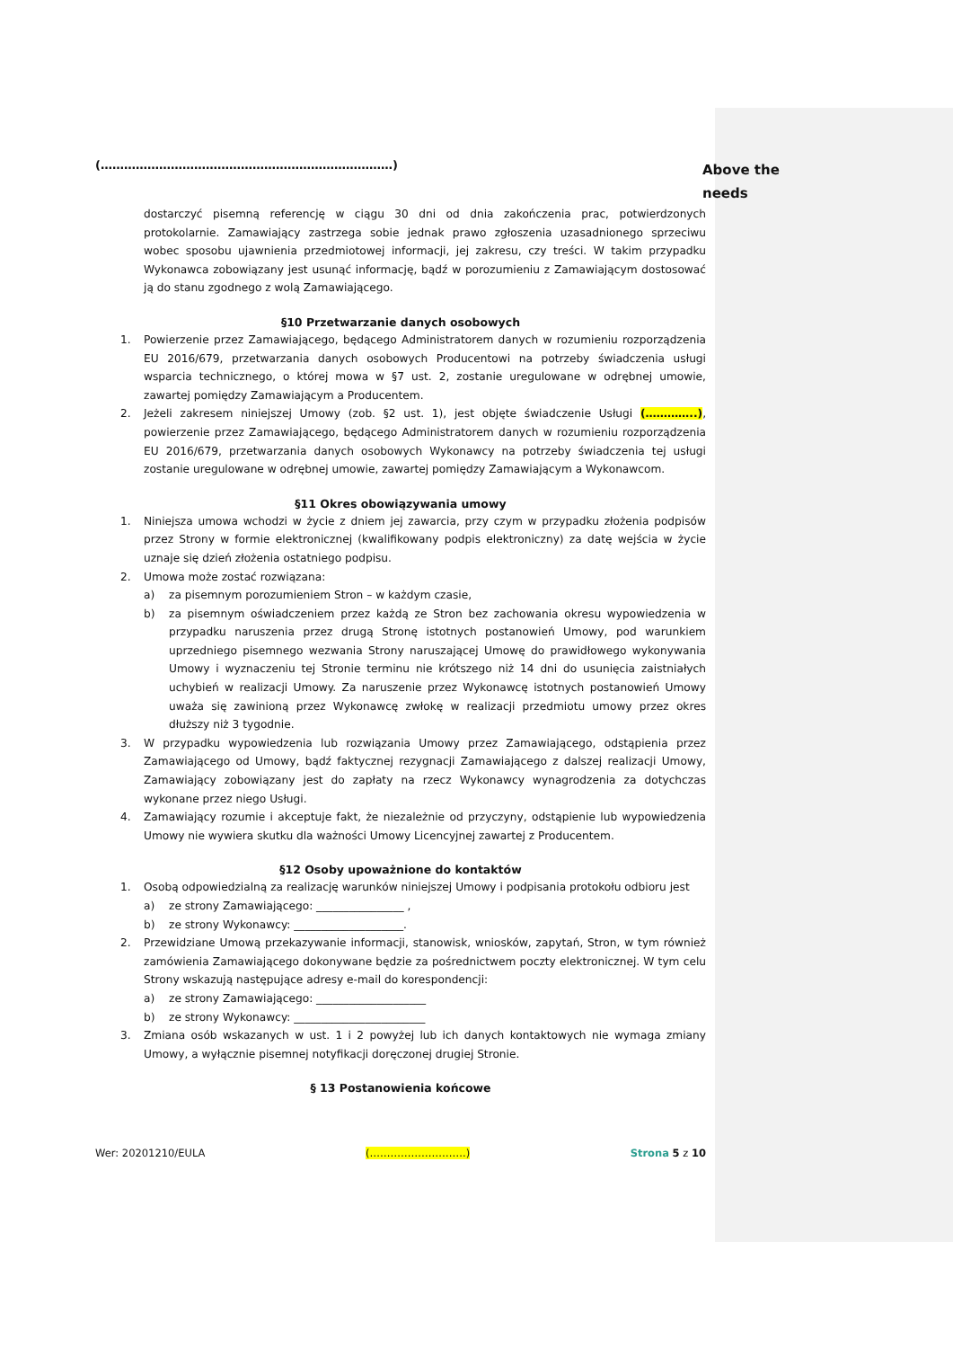(…………………………………………………………………)
Above the needs
dostarczyć pisemną referencję w ciągu 30 dni od dnia zakończenia prac, potwierdzonych protokolarnie. Zamawiający zastrzega sobie jednak prawo zgłoszenia uzasadnionego sprzeciwu wobec sposobu ujawnienia przedmiotowej informacji, jej zakresu, czy treści. W takim przypadku Wykonawca zobowiązany jest usunąć informację, bądź w porozumieniu z Zamawiającym dostosować ją do stanu zgodnego z wolą Zamawiającego.
§10 Przetwarzanie danych osobowych
1.
Powierzenie przez Zamawiającego, będącego Administratorem danych w rozumieniu rozporządzenia EU 2016/679, przetwarzania danych osobowych Producentowi na potrzeby świadczenia usługi wsparcia technicznego, o której mowa w §7 ust. 2, zostanie uregulowane w odrębnej umowie, zawartej pomiędzy Zamawiającym a Producentem.
2.
Jeżeli zakresem niniejszej Umowy (zob. §2 ust. 1), jest objęte świadczenie Usługi (…………..), powierzenie przez Zamawiającego, będącego Administratorem danych w rozumieniu rozporządzenia EU 2016/679, przetwarzania danych osobowych Wykonawcy na potrzeby świadczenia tej usługi zostanie uregulowane w odrębnej umowie, zawartej pomiędzy Zamawiającym a Wykonawcom.
§11 Okres obowiązywania umowy
1.
Niniejsza umowa wchodzi w życie z dniem jej zawarcia, przy czym w przypadku złożenia podpisów przez Strony w formie elektronicznej (kwalifikowany podpis elektroniczny) za datę wejścia w życie uznaje się dzień złożenia ostatniego podpisu.
2.
Umowa może zostać rozwiązana:
a)
za pisemnym porozumieniem Stron – w każdym czasie,
b)
za pisemnym oświadczeniem przez każdą ze Stron bez zachowania okresu wypowiedzenia w przypadku naruszenia przez drugą Stronę istotnych postanowień Umowy, pod warunkiem uprzedniego pisemnego wezwania Strony naruszającej Umowę do prawidłowego wykonywania Umowy i wyznaczeniu tej Stronie terminu nie krótszego niż 14 dni do usunięcia zaistniałych uchybień w realizacji Umowy. Za naruszenie przez Wykonawcę istotnych postanowień Umowy uważa się zawinioną przez Wykonawcę zwłokę w realizacji przedmiotu umowy przez okres dłuższy niż 3 tygodnie.
3.
W przypadku wypowiedzenia lub rozwiązania Umowy przez Zamawiającego, odstąpienia przez Zamawiającego od Umowy, bądź faktycznej rezygnacji Zamawiającego z dalszej realizacji Umowy, Zamawiający zobowiązany jest do zapłaty na rzecz Wykonawcy wynagrodzenia za dotychczas wykonane przez niego Usługi.
4.
Zamawiający rozumie i akceptuje fakt, że niezależnie od przyczyny, odstąpienie lub wypowiedzenia Umowy nie wywiera skutku dla ważności Umowy Licencyjnej zawartej z Producentem.
§12 Osoby upoważnione do kontaktów
1.
Osobą odpowiedzialną za realizację warunków niniejszej Umowy i podpisania protokołu odbioru jest
a)
ze strony Zamawiającego: ________________ ,
b)
ze strony Wykonawcy: ____________________.
2.
Przewidziane Umową przekazywanie informacji, stanowisk, wniosków, zapytań, Stron, w tym również zamówienia Zamawiającego dokonywane będzie za pośrednictwem poczty elektronicznej. W tym celu Strony wskazują następujące adresy e-mail do korespondencji:
a)
ze strony Zamawiającego: ____________________
b)
ze strony Wykonawcy: ________________________
3.
Zmiana osób wskazanych w ust. 1 i 2 powyżej lub ich danych kontaktowych nie wymaga zmiany Umowy, a wyłącznie pisemnej notyfikacji doręczonej drugiej Stronie.
§ 13 Postanowienia końcowe
Wer: 20201210/EULA (……………………….) Strona 5 z 10